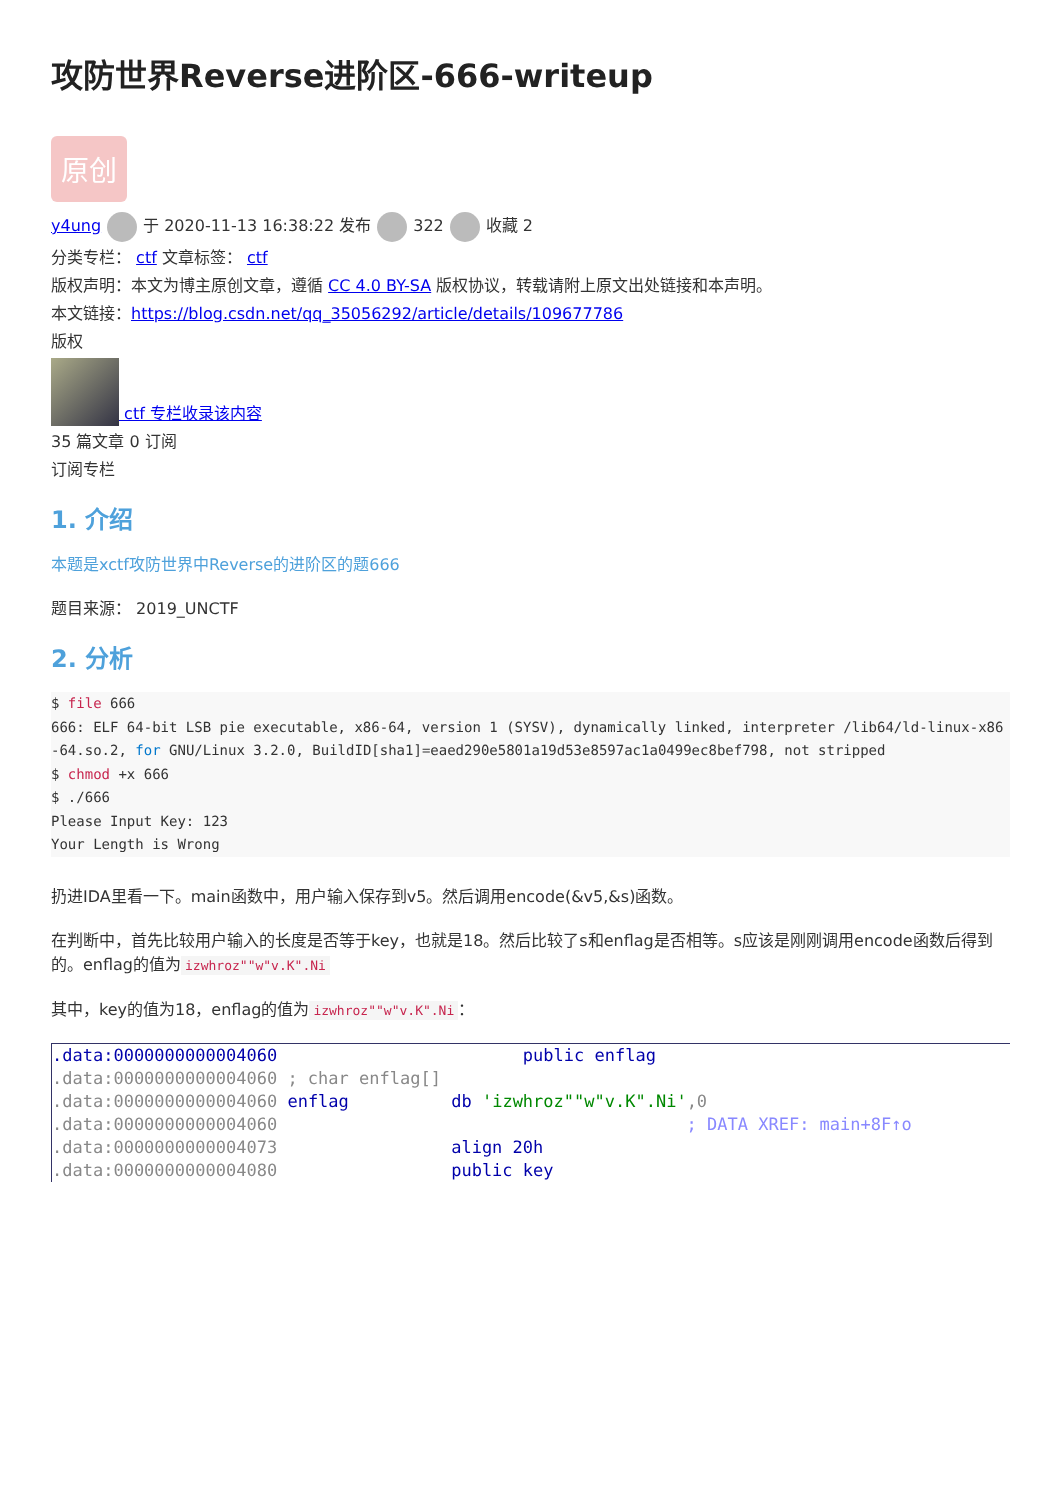攻防世界Reverse进阶区-666-writeup
原创
y4ung 于 2020-11-13 16:38:22 发布 322 收藏 2
分类专栏： ctf 文章标签： ctf
版权声明：本文为博主原创文章，遵循 CC 4.0 BY-SA 版权协议，转载请附上原文出处链接和本声明。
本文链接：https://blog.csdn.net/qq_35056292/article/details/109677786
版权
ctf 专栏收录该内容
35 篇文章 0 订阅
订阅专栏
1. 介绍
本题是xctf攻防世界中Reverse的进阶区的题666
题目来源： 2019_UNCTF
2. 分析
$ file 666
666: ELF 64-bit LSB pie executable, x86-64, version 1 (SYSV), dynamically linked, interpreter /lib64/ld-linux-x86-64.so.2, for GNU/Linux 3.2.0, BuildID[sha1]=eaed290e5801a19d53e8597ac1a0499ec8bef798, not stripped
$ chmod +x 666
$ ./666
Please Input Key: 123
Your Length is Wrong
扔进IDA里看一下。main函数中，用户输入保存到v5。然后调用encode(&v5,&s)函数。
在判断中，首先比较用户输入的长度是否等于key，也就是18。然后比较了s和enflag是否相等。s应该是刚刚调用encode函数后得到的。enflag的值为 izwhroz""w"v.K".Ni
其中，key的值为18，enflag的值为 izwhroz""w"v.K".Ni ：
.data:0000000000004060 public enflag .data:0000000000004060 ; char enflag[] .data:0000000000004060 enflag db 'izwhroz""w"v.K".Ni',0 .data:0000000000004060 ; DATA XREF: main+8F↑o .data:0000000000004073 align 20h .data:0000000000004080 public key